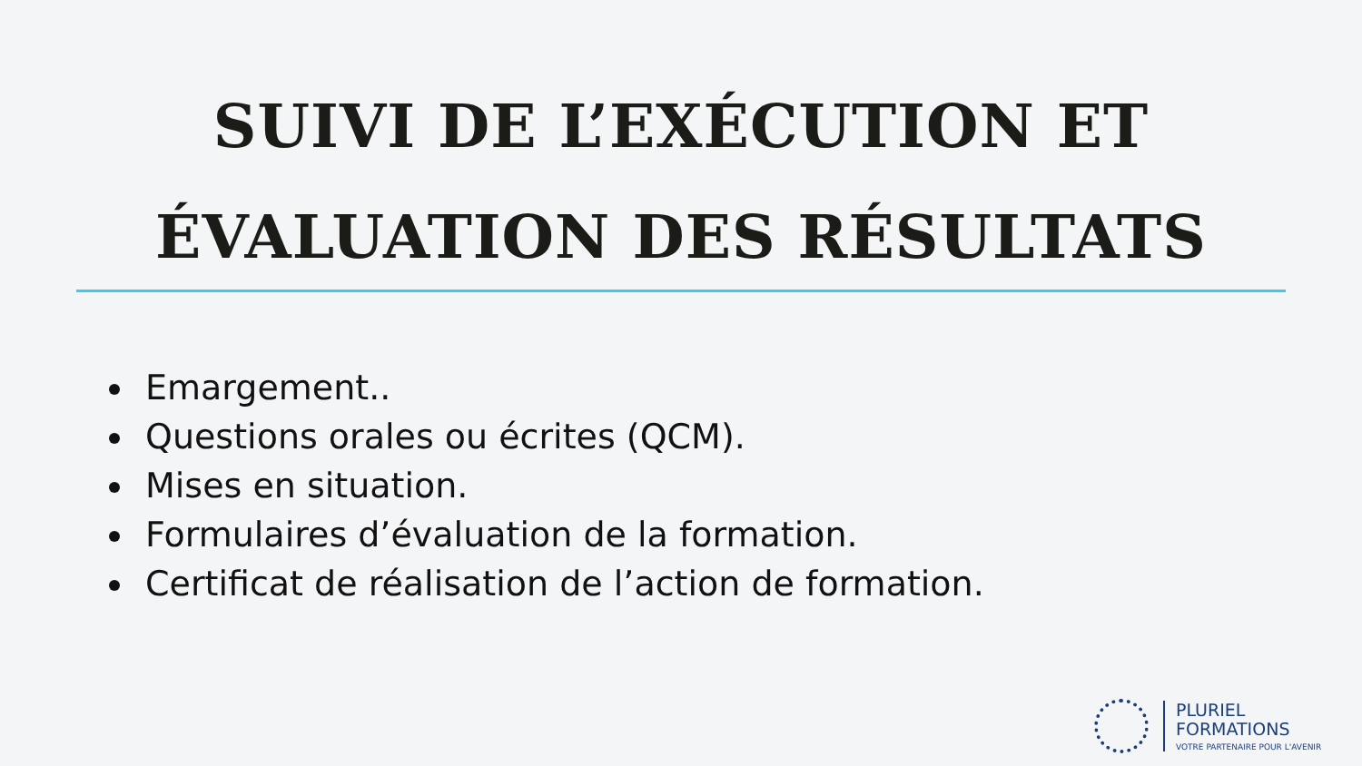SUIVI DE L’EXÉCUTION ET
ÉVALUATION DES RÉSULTATS
Emargement..
Questions orales ou écrites (QCM).
Mises en situation.
Formulaires d’évaluation de la formation.
Certificat de réalisation de l’action de formation.
PLURIEL
FORMATIONS
VOTRE PARTENAIRE POUR L'AVENIR